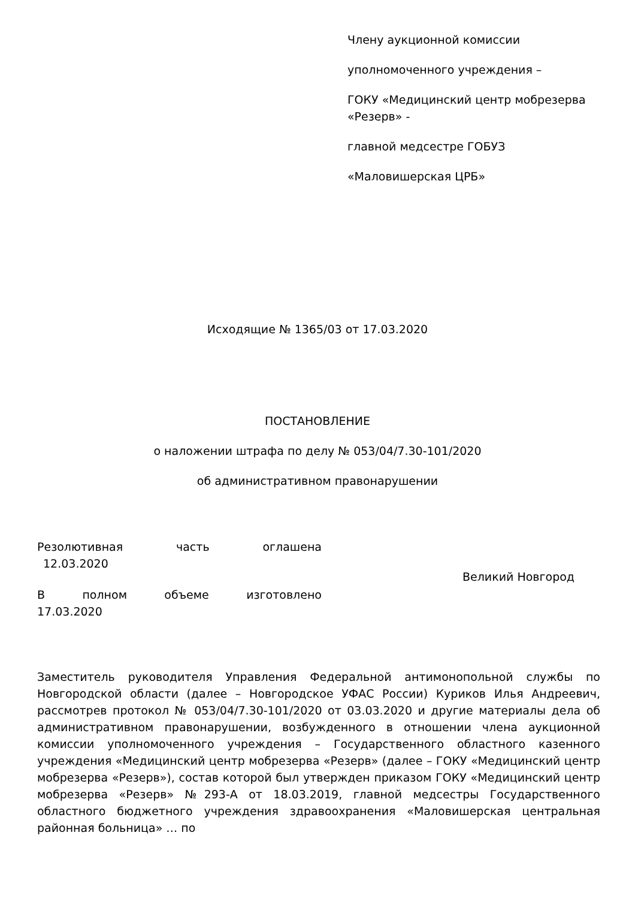Члену аукционной комиссии
уполномоченного учреждения –
ГОКУ «Медицинский центр мобрезерва «Резерв» -
главной медсестре ГОБУЗ
«Маловишерская ЦРБ»
Исходящие № 1365/03 от 17.03.2020
ПОСТАНОВЛЕНИЕ
о наложении штрафа по делу № 053/04/7.30-101/2020
об административном правонарушении
Резолютивная часть оглашена
12.03.2020
В полном объеме изготовлено
17.03.2020
Великий Новгород
Заместитель руководителя Управления Федеральной антимонопольной службы по Новгородской области (далее – Новгородское УФАС России) Куриков Илья Андреевич, рассмотрев протокол № 053/04/7.30-101/2020 от 03.03.2020 и другие материалы дела об административном правонарушении, возбужденного в отношении члена аукционной комиссии уполномоченного учреждения – Государственного областного казенного учреждения «Медицинский центр мобрезерва «Резерв» (далее – ГОКУ «Медицинский центр мобрезерва «Резерв»), состав которой был утвержден приказом ГОКУ «Медицинский центр мобрезерва «Резерв» №293-А от 18.03.2019, главной медсестры Государственного областного бюджетного учреждения здравоохранения «Маловишерская центральная районная больница» … по